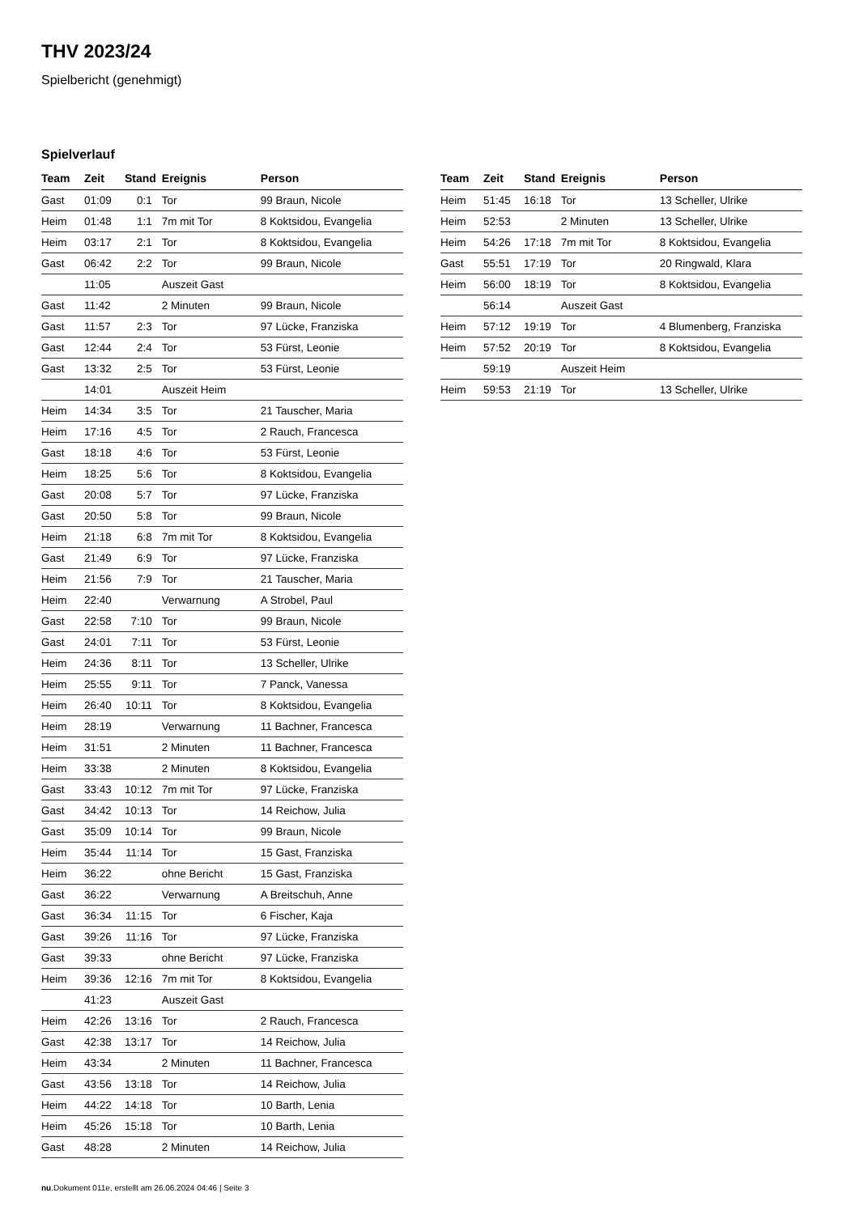THV 2023/24
Spielbericht (genehmigt)
Spielverlauf
| Team | Zeit | Stand | Ereignis | Person |
| --- | --- | --- | --- | --- |
| Gast | 01:09 | 0:1 | Tor | 99 Braun, Nicole |
| Heim | 01:48 | 1:1 | 7m mit Tor | 8 Koktsidou, Evangelia |
| Heim | 03:17 | 2:1 | Tor | 8 Koktsidou, Evangelia |
| Gast | 06:42 | 2:2 | Tor | 99 Braun, Nicole |
| | 11:05 | | Auszeit Gast | |
| Gast | 11:42 | | 2 Minuten | 99 Braun, Nicole |
| Gast | 11:57 | 2:3 | Tor | 97 Lücke, Franziska |
| Gast | 12:44 | 2:4 | Tor | 53 Fürst, Leonie |
| Gast | 13:32 | 2:5 | Tor | 53 Fürst, Leonie |
| | 14:01 | | Auszeit Heim | |
| Heim | 14:34 | 3:5 | Tor | 21 Tauscher, Maria |
| Heim | 17:16 | 4:5 | Tor | 2 Rauch, Francesca |
| Gast | 18:18 | 4:6 | Tor | 53 Fürst, Leonie |
| Heim | 18:25 | 5:6 | Tor | 8 Koktsidou, Evangelia |
| Gast | 20:08 | 5:7 | Tor | 97 Lücke, Franziska |
| Gast | 20:50 | 5:8 | Tor | 99 Braun, Nicole |
| Heim | 21:18 | 6:8 | 7m mit Tor | 8 Koktsidou, Evangelia |
| Gast | 21:49 | 6:9 | Tor | 97 Lücke, Franziska |
| Heim | 21:56 | 7:9 | Tor | 21 Tauscher, Maria |
| Heim | 22:40 | | Verwarnung | A Strobel, Paul |
| Gast | 22:58 | 7:10 | Tor | 99 Braun, Nicole |
| Gast | 24:01 | 7:11 | Tor | 53 Fürst, Leonie |
| Heim | 24:36 | 8:11 | Tor | 13 Scheller, Ulrike |
| Heim | 25:55 | 9:11 | Tor | 7 Panck, Vanessa |
| Heim | 26:40 | 10:11 | Tor | 8 Koktsidou, Evangelia |
| Heim | 28:19 | | Verwarnung | 11 Bachner, Francesca |
| Heim | 31:51 | | 2 Minuten | 11 Bachner, Francesca |
| Heim | 33:38 | | 2 Minuten | 8 Koktsidou, Evangelia |
| Gast | 33:43 | 10:12 | 7m mit Tor | 97 Lücke, Franziska |
| Gast | 34:42 | 10:13 | Tor | 14 Reichow, Julia |
| Gast | 35:09 | 10:14 | Tor | 99 Braun, Nicole |
| Heim | 35:44 | 11:14 | Tor | 15 Gast, Franziska |
| Heim | 36:22 | | ohne Bericht | 15 Gast, Franziska |
| Gast | 36:22 | | Verwarnung | A Breitschuh, Anne |
| Gast | 36:34 | 11:15 | Tor | 6 Fischer, Kaja |
| Gast | 39:26 | 11:16 | Tor | 97 Lücke, Franziska |
| Gast | 39:33 | | ohne Bericht | 97 Lücke, Franziska |
| Heim | 39:36 | 12:16 | 7m mit Tor | 8 Koktsidou, Evangelia |
| | 41:23 | | Auszeit Gast | |
| Heim | 42:26 | 13:16 | Tor | 2 Rauch, Francesca |
| Gast | 42:38 | 13:17 | Tor | 14 Reichow, Julia |
| Heim | 43:34 | | 2 Minuten | 11 Bachner, Francesca |
| Gast | 43:56 | 13:18 | Tor | 14 Reichow, Julia |
| Heim | 44:22 | 14:18 | Tor | 10 Barth, Lenia |
| Heim | 45:26 | 15:18 | Tor | 10 Barth, Lenia |
| Gast | 48:28 | | 2 Minuten | 14 Reichow, Julia |
| Team | Zeit | Stand | Ereignis | Person |
| --- | --- | --- | --- | --- |
| Heim | 51:45 | 16:18 | Tor | 13 Scheller, Ulrike |
| Heim | 52:53 | | 2 Minuten | 13 Scheller, Ulrike |
| Heim | 54:26 | 17:18 | 7m mit Tor | 8 Koktsidou, Evangelia |
| Gast | 55:51 | 17:19 | Tor | 20 Ringwald, Klara |
| Heim | 56:00 | 18:19 | Tor | 8 Koktsidou, Evangelia |
| | 56:14 | | Auszeit Gast | |
| Heim | 57:12 | 19:19 | Tor | 4 Blumenberg, Franziska |
| Heim | 57:52 | 20:19 | Tor | 8 Koktsidou, Evangelia |
| | 59:19 | | Auszeit Heim | |
| Heim | 59:53 | 21:19 | Tor | 13 Scheller, Ulrike |
nu.Dokument 011e, erstellt am 26.06.2024 04:46 | Seite 3